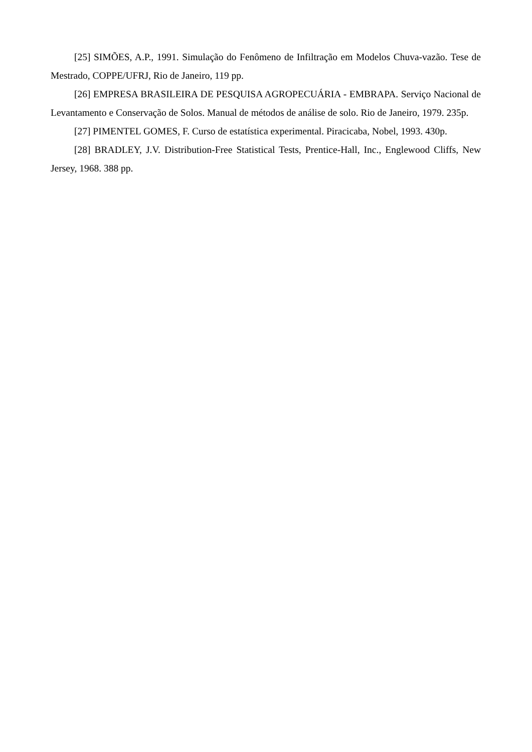[25] SIMÕES, A.P., 1991. Simulação do Fenômeno de Infiltração em Modelos Chuva-vazão. Tese de Mestrado, COPPE/UFRJ, Rio de Janeiro, 119 pp.
[26] EMPRESA BRASILEIRA DE PESQUISA AGROPECUÁRIA - EMBRAPA. Serviço Nacional de Levantamento e Conservação de Solos. Manual de métodos de análise de solo. Rio de Janeiro, 1979. 235p.
[27] PIMENTEL GOMES, F. Curso de estatística experimental. Piracicaba, Nobel, 1993. 430p.
[28] BRADLEY, J.V. Distribution-Free Statistical Tests, Prentice-Hall, Inc., Englewood Cliffs, New Jersey, 1968. 388 pp.